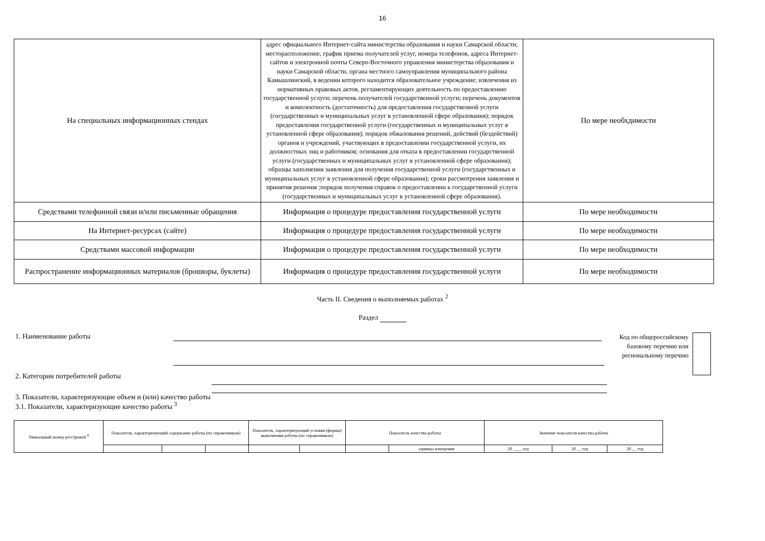16
| На специальных информационных стендах | адрес официального Интернет-сайта министерства образования и науки Самарской области; месторасположение, график приема получателей услуг, номера телефонов, адреса Интернет-сайтов и электронной почты Северо-Восточного управления министерства образования и науки Самарской области, органа местного самоуправления муниципального района Камышлинский, в ведении которого находится образовательное учреждение; извлечения из нормативных правовых актов, регламентирующих деятельность по предоставлению государственной услуги; перечень получателей государственной услуги; перечень документов и комплектность (достаточность) для предоставления государственной услуги (государственных и муниципальных услуг в установленной сфере образования); порядок предоставления государственной услуги (государственных и муниципальных услуг в установленной сфере образования); порядок обжалования решений, действий (бездействий) органов и учреждений, участвующих в предоставлении государственной услуги, их должностных лиц и работников; основания для отказа в предоставлении государственной услуги (государственных и муниципальных услуг в установленной сфере образования); образцы заполнения заявления для получения государственной услуги (государственных и муниципальных услуг в установленной сфере образования); сроки рассмотрения заявления и принятия решения ;порядок получения справок о предоставлении к государственной услуги (государственных и муниципальных услуг в установленной сфере образования). | По мере необхдимости |
| Средствами телефонной связи и/или письменные обращения | Информация о процедуре предоставления государственной услуги | По мере необходимости |
| На Интернет-ресурсах (сайте) | Информация о процедуре предоставления государственной услуги | По мере необходимости |
| Средствами массовой информации | Информация о процедуре предоставления государственной услуги | По мере необходимости |
| Распространение информационных материалов (брошюры, буклеты) | Информация о процедуре предоставления государственной услуги | По мере необходимости |
Часть II. Сведения о выполняемых работах <sup>2</sup>
Раздел
1. Наименование работы
Код по общероссийскому базовому перечню или региональному перечню
2. Категории потребителей работы
3. Показатели, характеризующие объем и (или) качество работы
3.1. Показатели, характеризующие качество работы <sup>3</sup>
| Уникальный номер реестровой <sup>4</sup> | Показатель, характеризующий содержание работы (по справочникам) | | | Показатель, характеризующий условия (формы) выполнения работы (по справочникам) | | Показатель качества работы | | Значение показателя качества работы | | |
| | | | | | | | единица измерения | 20 ____ год | 20 __ год | 20 __ год |